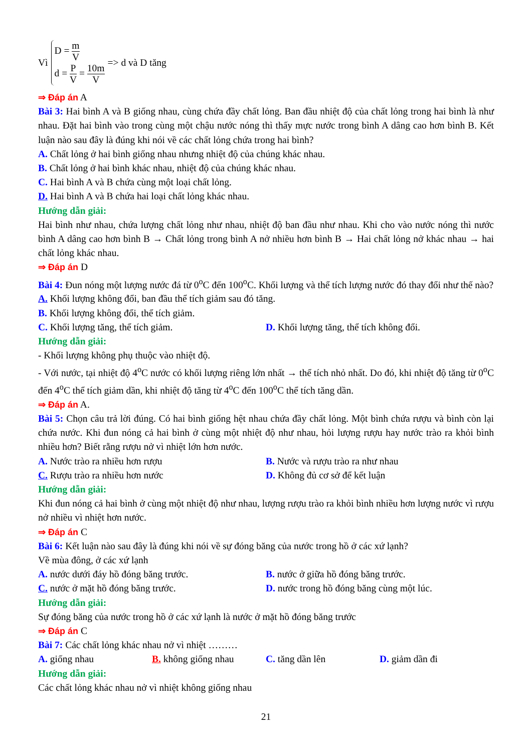Vì
D = m V
d = P V = 10m V
=> d và D tăng
⇒ Đáp án A
Bài 3: Hai bình A và B giống nhau, cùng chứa đầy chất lỏng. Ban đầu nhiệt độ của chất lỏng trong hai bình là như nhau. Đặt hai bình vào trong cùng một chậu nước nóng thì thấy mực nước trong bình A dâng cao hơn bình B. Kết luận nào sau đây là đúng khi nói về các chất lỏng chứa trong hai bình?
A. Chất lỏng ở hai bình giống nhau nhưng nhiệt độ của chúng khác nhau.
B. Chất lỏng ở hai bình khác nhau, nhiệt độ của chúng khác nhau.
C. Hai bình A và B chứa cùng một loại chất lỏng.
D. Hai bình A và B chứa hai loại chất lỏng khác nhau.
Hướng dẫn giải:
Hai bình như nhau, chứa lượng chất lỏng như nhau, nhiệt độ ban đầu như nhau. Khi cho vào nước nóng thì nước bình A dâng cao hơn bình B → Chất lỏng trong bình A nở nhiều hơn bình B → Hai chất lỏng nở khác nhau → hai chất lỏng khác nhau.
⇒ Đáp án D
Bài 4: Đun nóng một lượng nước đá từ 0<sup>o</sup>C đến 100<sup>o</sup>C. Khối lượng và thể tích lượng nước đó thay đổi như thế nào?
A. Khối lượng không đổi, ban đầu thể tích giảm sau đó tăng.
B. Khối lượng không đổi, thể tích giảm.
C. Khối lượng tăng, thể tích giảm. D. Khối lượng tăng, thể tích không đổi.
Hướng dẫn giải:
- Khối lượng không phụ thuộc vào nhiệt độ.
- Với nước, tại nhiệt độ 4<sup>o</sup>C nước có khối lượng riêng lớn nhất → thể tích nhỏ nhất. Do đó, khi nhiệt độ tăng từ 0<sup>o</sup>C đến 4<sup>o</sup>C thể tích giảm dần, khi nhiệt độ tăng từ 4<sup>o</sup>C đến 100<sup>o</sup>C thể tích tăng dần.
⇒ Đáp án A.
Bài 5: Chọn câu trả lời đúng. Có hai bình giống hệt nhau chứa đầy chất lỏng. Một bình chứa rượu và bình còn lại chứa nước. Khi đun nóng cả hai bình ở cùng một nhiệt độ như nhau, hỏi lượng rượu hay nước trào ra khỏi bình nhiều hơn? Biết rằng rượu nở vì nhiệt lớn hơn nước.
A. Nước trào ra nhiều hơn rượu B. Nước và rượu trào ra như nhau
C. Rượu trào ra nhiều hơn nước D. Không đủ cơ sở để kết luận
Hướng dẫn giải:
Khi đun nóng cả hai bình ở cùng một nhiệt độ như nhau, lượng rượu trào ra khỏi bình nhiều hơn lượng nước vì rượu nở nhiều vì nhiệt hơn nước.
⇒ Đáp án C
Bài 6: Kết luận nào sau đây là đúng khi nói về sự đóng băng của nước trong hồ ở các xứ lạnh?
Về mùa đông, ở các xứ lạnh
A. nước dưới đáy hồ đóng băng trước. B. nước ở giữa hồ đóng băng trước.
C. nước ở mặt hồ đóng băng trước. D. nước trong hồ đóng băng cùng một lúc.
Hướng dẫn giải:
Sự đóng băng của nước trong hồ ở các xứ lạnh là nước ở mặt hồ đóng băng trước
⇒ Đáp án C
Bài 7: Các chất lỏng khác nhau nở vì nhiệt ………
A. giống nhau B. không giống nhau C. tăng dần lên D. giảm dần đi
Hướng dẫn giải:
Các chất lỏng khác nhau nở vì nhiệt không giống nhau
21